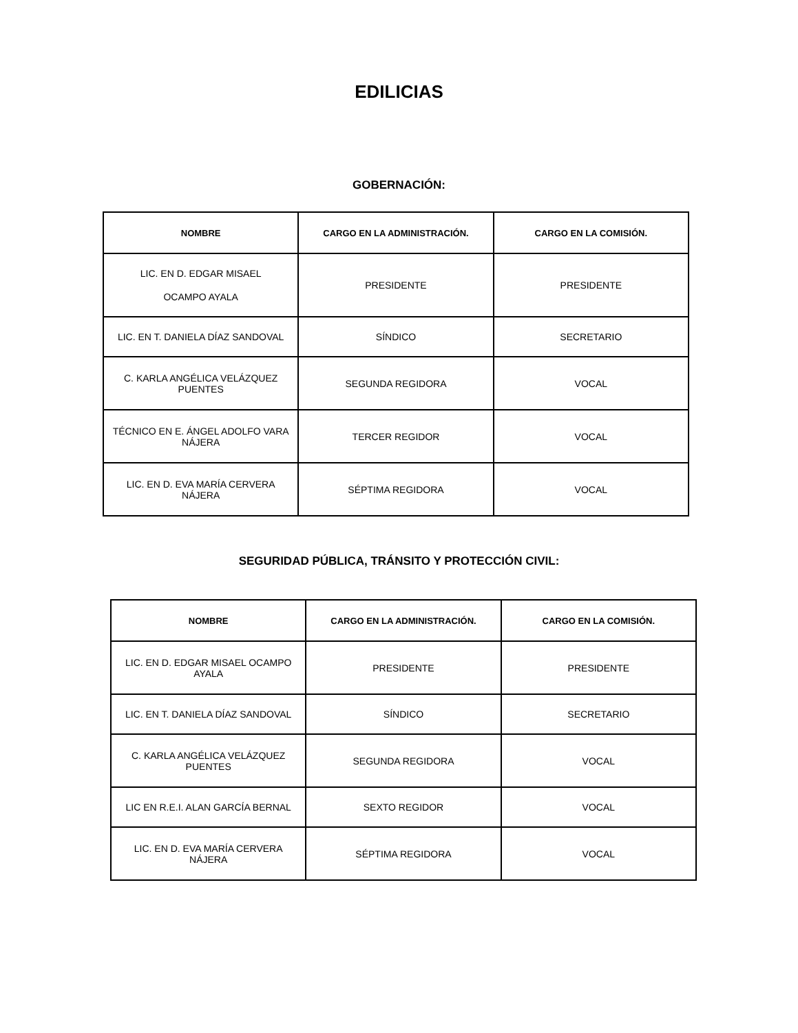EDILICIAS
GOBERNACIÓN:
| NOMBRE | CARGO EN LA ADMINISTRACIÓN. | CARGO EN LA COMISIÓN. |
| --- | --- | --- |
| LIC. EN D. EDGAR MISAEL OCAMPO AYALA | PRESIDENTE | PRESIDENTE |
| LIC. EN T. DANIELA DÍAZ SANDOVAL | SÍNDICO | SECRETARIO |
| C. KARLA ANGÉLICA VELÁZQUEZ PUENTES | SEGUNDA REGIDORA | VOCAL |
| TÉCNICO EN E. ÁNGEL ADOLFO VARA NÁJERA | TERCER REGIDOR | VOCAL |
| LIC. EN D. EVA MARÍA CERVERA NÁJERA | SÉPTIMA REGIDORA | VOCAL |
SEGURIDAD PÚBLICA, TRÁNSITO Y PROTECCIÓN CIVIL:
| NOMBRE | CARGO EN LA ADMINISTRACIÓN. | CARGO EN LA COMISIÓN. |
| --- | --- | --- |
| LIC. EN D. EDGAR MISAEL OCAMPO AYALA | PRESIDENTE | PRESIDENTE |
| LIC. EN T. DANIELA DÍAZ SANDOVAL | SÍNDICO | SECRETARIO |
| C. KARLA ANGÉLICA VELÁZQUEZ PUENTES | SEGUNDA REGIDORA | VOCAL |
| LIC EN R.E.I. ALAN GARCÍA BERNAL | SEXTO REGIDOR | VOCAL |
| LIC. EN D. EVA MARÍA CERVERA NÁJERA | SÉPTIMA REGIDORA | VOCAL |